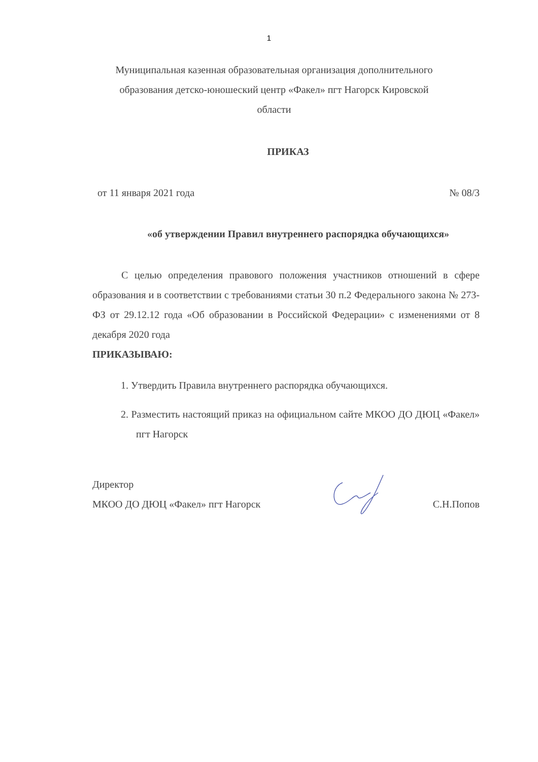1
Муниципальная казенная образовательная организация дополнительного образования детско-юношеский центр «Факел» пгт Нагорск Кировской области
ПРИКАЗ
от 11 января 2021 года № 08/3
«об утверждении Правил внутреннего распорядка обучающихся»
С целью определения правового положения участников отношений в сфере образования и в соответствии с требованиями статьи 30 п.2 Федерального закона № 273-ФЗ от 29.12.12 года «Об образовании в Российской Федерации» с изменениями от 8 декабря 2020 года
ПРИКАЗЫВАЮ:
1. Утвердить Правила внутреннего распорядка обучающихся.
2. Разместить настоящий приказ на официальном сайте МКОО ДО ДЮЦ «Факел» пгт Нагорск
Директор
МКОО ДО ДЮЦ «Факел» пгт Нагорск С.Н.Попов